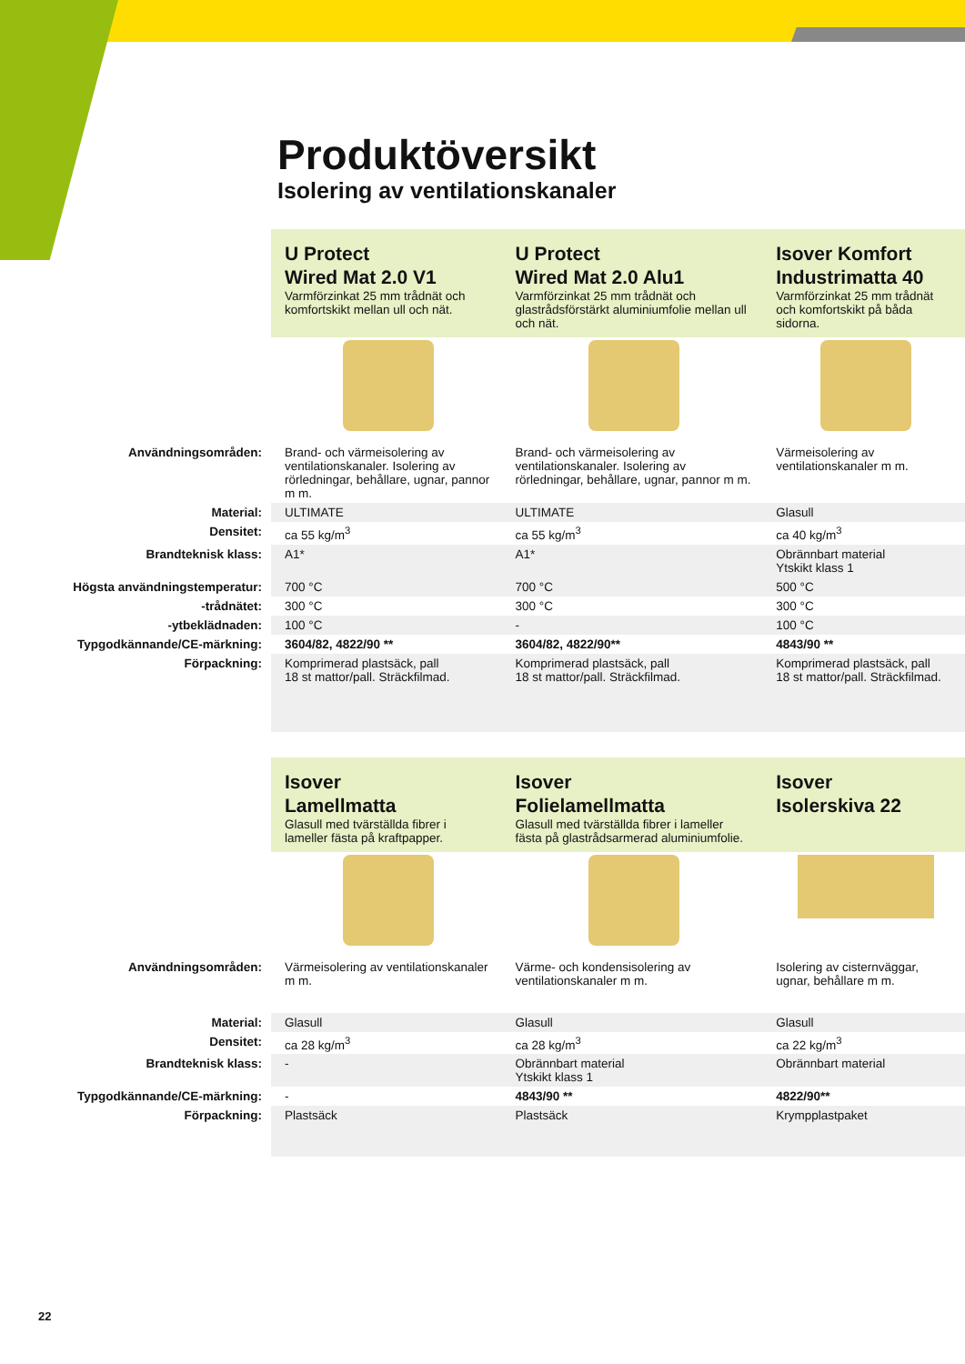Produktöversikt
Isolering av ventilationskanaler
| | U Protect Wired Mat 2.0 V1 Varmförzinkat 25 mm trådnät och komfortskikt mellan ull och nät. | U Protect Wired Mat 2.0 Alu1 Varmförzinkat 25 mm trådnät och glastrådsförstärkt aluminiumfolie mellan ull och nät. | Isover Komfort Industrimatta 40 Varmförzinkat 25 mm trådnät och komfortskikt på båda sidorna. |
| Användningsområden: | Brand- och värmeisolering av ventilationskanaler. Isolering av rörledningar, behållare, ugnar, pannor m m. | Brand- och värmeisolering av ventilationskanaler. Isolering av rörledningar, behållare, ugnar, pannor m m. | Värmeisolering av ventilationskanaler m m. |
| Material: | ULTIMATE | ULTIMATE | Glasull |
| Densitet: | ca 55 kg/m<sup>3</sup> | ca 55 kg/m<sup>3</sup> | ca 40 kg/m<sup>3</sup> |
| Brandteknisk klass: | A1* | A1* | Obrännbart material Ytskikt klass 1 |
| Högsta användningstemperatur: | 700 °C | 700 °C | 500 °C |
| -trådnätet: | 300 °C | 300 °C | 300 °C |
| -ytbeklädnaden: | 100 °C | - | 100 °C |
| Typgodkännande/CE-märkning: | 3604/82, 4822/90 ** | 3604/82, 4822/90** | 4843/90 ** |
| Förpackning: | Komprimerad plastsäck, pall 18 st mattor/pall. Sträckfilmad. | Komprimerad plastsäck, pall 18 st mattor/pall. Sträckfilmad. | Komprimerad plastsäck, pall 18 st mattor/pall. Sträckfilmad. |
| | Isover Lamellmatta Glasull med tvärställda fibrer i lameller fästa på kraftpapper. | Isover Folielamellmatta Glasull med tvärställda fibrer i lameller fästa på glastrådsarmerad aluminiumfolie. | Isover Isolerskiva 22 |
| Användningsområden: | Värmeisolering av ventilationskanaler m m. | Värme- och kondensisolering av ventilationskanaler m m. | Isolering av cisternväggar, ugnar, behållare m m. |
| Material: | Glasull | Glasull | Glasull |
| Densitet: | ca 28 kg/m<sup>3</sup> | ca 28 kg/m<sup>3</sup> | ca 22 kg/m<sup>3</sup> |
| Brandteknisk klass: | - | Obrännbart material Ytskikt klass 1 | Obrännbart material |
| Typgodkännande/CE-märkning: | - | 4843/90 ** | 4822/90** |
| Förpackning: | Plastsäck | Plastsäck | Krympplastpaket |
22